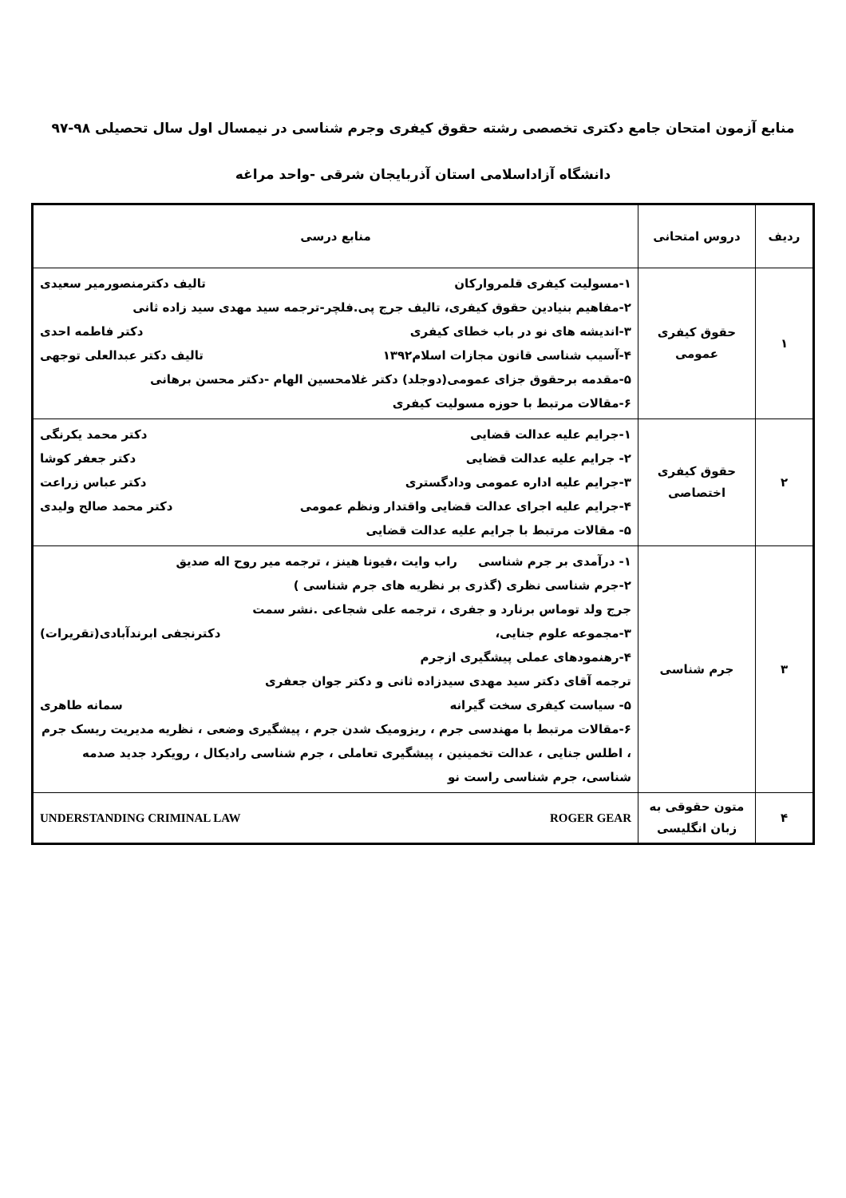منابع آزمون امتحان جامع دکتری تخصصی رشته حقوق کیفری وجرم شناسی در نیمسال اول سال تحصیلی ۹۸-۹۷
دانشگاه آزاداسلامی استان آذربایجان شرقی -واحد مراغه
| ردیف | دروس امتحانی | منابع درسی |
| --- | --- | --- |
| ۱ | حقوق کیفری عمومی | ۱-مسولیت کیفری قلمروارکان تالیف دکترمنصورمیر سعیدی ۲-مفاهیم بنیادین حقوق کیفری، تالیف جرج پی.فلچر-ترجمه سید مهدی سید زاده ثانی ۳-اندیشه های نو در باب خطای کیفری دکتر فاطمه احدی ۴-آسیب شناسی قانون مجازات اسلام۱۳۹۲ تالیف دکتر عبدالعلی توجهی ۵-مقدمه برحقوق جزای عمومی(دوجلد) دکتر غلامحسین الهام -دکتر محسن برهانی ۶-مقالات مرتبط با حوزه مسولیت کیفری |
| ۲ | حقوق کیفری اختصاصی | ۱-جرایم علیه عدالت قضایی دکتر محمد یکرنگی ۲- جرایم علیه عدالت قضایی دکتر جعفر کوشا ۳-جرایم علیه اداره عمومی ودادگستری دکتر عباس زراعت ۴-جرایم علیه اجرای عدالت قضایی واقتدار ونظم عمومی دکتر محمد صالح ولیدی ۵- مقالات مرتبط با جرایم علیه عدالت قضایی |
| ۳ | جرم شناسی | ۱- درآمدی بر جرم شناسی راب وایت ،فیونا هینز ، ترجمه میر روح اله صدیق ۲-جرم شناسی نظری (گذری بر نظریه های جرم شناسی ) جرج ولد توماس برنارد و جفری ، ترجمه علی شجاعی .نشر سمت ۳-مجموعه علوم جنایی، دکترنجفی ابرندآبادی(تقریرات) ۴-رهنمودهای عملی پیشگیری ازجرم ترجمه آقای دکتر سید مهدی سیدزاده ثانی و دکتر جوان جعفری ۵- سیاست کیفری سخت گیرانه سمانه طاهری ۶-مقالات مرتبط با مهندسی جرم ، ریزومیک شدن جرم ، پیشگیری وضعی ، نظریه مدیریت ریسک جرم ، اطلس جنایی ، عدالت تخمینین ، پیشگیری تعاملی ، جرم شناسی رادیکال ، رویکرد جدید صدمه شناسی، جرم شناسی راست نو |
| ۴ | متون حقوقی به زبان انگلیسی | UNDERSTANDING CRIMINAL LAW ROGER GEAR |